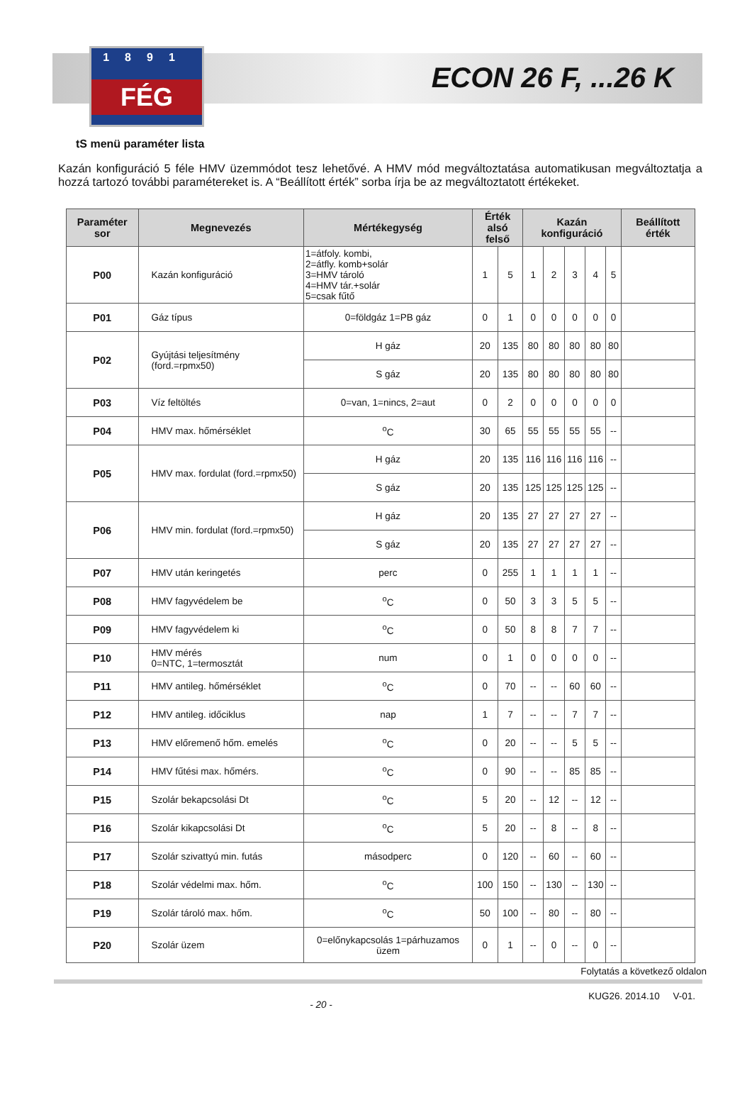1891
FÉG
ECON 26 F, ...26 K
tS menü paraméter lista
Kazán konfiguráció 5 féle HMV üzemmódot tesz lehetővé. A HMV mód megváltoztatása automatikusan megváltoztatja a hozzá tartozó további paramétereket is. A “Beállított érték” sorba írja be az megváltoztatott értékeket.
| Paraméter sor | Megnevezés | Mértékegység | Érték alsó felső | | Kazán konfiguráció | | | | | Beállított érték |
| --- | --- | --- | --- | --- | --- | --- | --- | --- | --- | --- |
| P00 | Kazán konfiguráció | 1=átfoly. kombi, 2=átfly. komb+solár 3=HMV tároló 4=HMV tár.+solár 5=csak fűtő | 1 | 5 | 1 | 2 | 3 | 4 | 5 | |
| P01 | Gáz típus | 0=földgáz 1=PB gáz | 0 | 1 | 0 | 0 | 0 | 0 | 0 | |
| P02 | Gyújtási teljesítmény (ford.=rpmx50) | H gáz | 20 | 135 | 80 | 80 | 80 | 80 | 80 | |
| | | S gáz | 20 | 135 | 80 | 80 | 80 | 80 | 80 | |
| P03 | Víz feltöltés | 0=van, 1=nincs, 2=aut | 0 | 2 | 0 | 0 | 0 | 0 | 0 | |
| P04 | HMV max. hőmérséklet | <sup>o</sup> C | 30 | 65 | 55 | 55 | 55 | 55 | -- | |
| P05 | HMV max. fordulat (ford.=rpmx50) | H gáz | 20 | 135 | 116 | 116 | 116 | 116 | -- | |
| | | S gáz | 20 | 135 | 125 | 125 | 125 | 125 | -- | |
| P06 | HMV min. fordulat (ford.=rpmx50) | H gáz | 20 | 135 | 27 | 27 | 27 | 27 | -- | |
| | | S gáz | 20 | 135 | 27 | 27 | 27 | 27 | -- | |
| P07 | HMV után keringetés | perc | 0 | 255 | 1 | 1 | 1 | 1 | -- | |
| P08 | HMV fagyvédelem be | <sup>o</sup> C | 0 | 50 | 3 | 3 | 5 | 5 | -- | |
| P09 | HMV fagyvédelem ki | <sup>o</sup> C | 0 | 50 | 8 | 8 | 7 | 7 | -- | |
| P10 | HMV mérés 0=NTC, 1=termosztát | num | 0 | 1 | 0 | 0 | 0 | 0 | -- | |
| P11 | HMV antileg. hőmérséklet | <sup>o</sup> C | 0 | 70 | -- | -- | 60 | 60 | -- | |
| P12 | HMV antileg. időciklus | nap | 1 | 7 | -- | -- | 7 | 7 | -- | |
| P13 | HMV előremenő hőm. emelés | <sup>o</sup> C | 0 | 20 | -- | -- | 5 | 5 | -- | |
| P14 | HMV fűtési max. hőmérs. | <sup>o</sup> C | 0 | 90 | -- | -- | 85 | 85 | -- | |
| P15 | Szolár bekapcsolási Dt | <sup>o</sup> C | 5 | 20 | -- | 12 | -- | 12 | -- | |
| P16 | Szolár kikapcsolási Dt | <sup>o</sup> C | 5 | 20 | -- | 8 | -- | 8 | -- | |
| P17 | Szolár szivattyú min. futás | másodperc | 0 | 120 | -- | 60 | -- | 60 | -- | |
| P18 | Szolár védelmi max. hőm. | <sup>o</sup> C | 100 | 150 | -- | 130 | -- | 130 | -- | |
| P19 | Szolár tároló max. hőm. | <sup>o</sup> C | 50 | 100 | -- | 80 | -- | 80 | -- | |
| P20 | Szolár üzem | 0=előnykapcsolás 1=párhuzamos üzem | 0 | 1 | -- | 0 | -- | 0 | -- | |
Folytatás a következő oldalon
- 20 - KUG26. 2014.10 V-01.